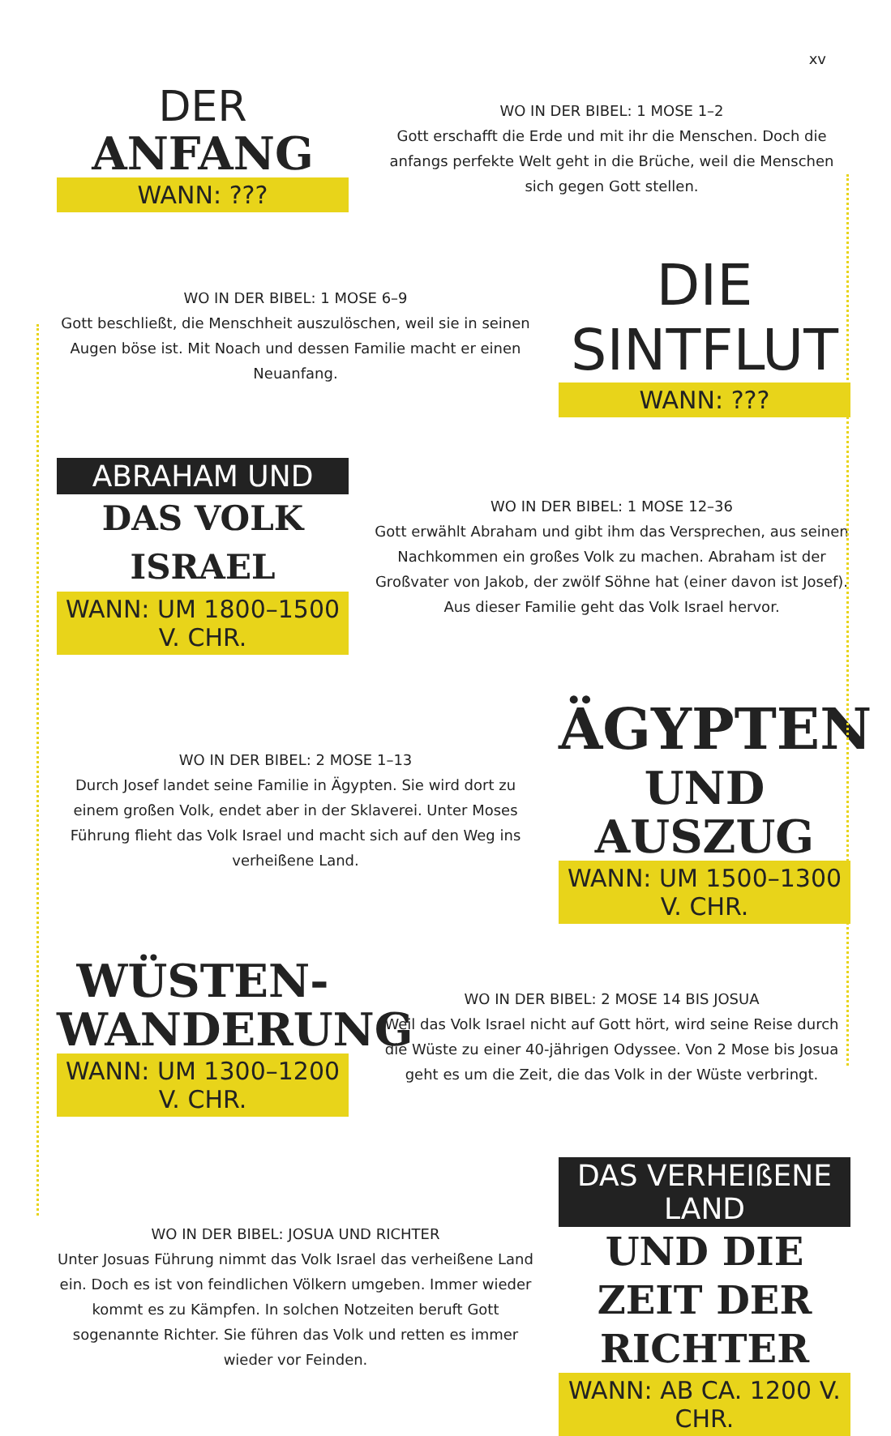xv
DER
ANFANG
WANN: ???
WO IN DER BIBEL: 1 MOSE 1–2
Gott erschafft die Erde und mit ihr die Menschen. Doch die anfangs perfekte Welt geht in die Brüche, weil die Menschen sich gegen Gott stellen.
WO IN DER BIBEL: 1 MOSE 6–9
Gott beschließt, die Menschheit auszulöschen, weil sie in seinen Augen böse ist. Mit Noach und dessen Familie macht er einen Neuanfang.
DIE SINTFLUT
WANN: ???
ABRAHAM UND
DAS VOLK ISRAEL
WANN: UM 1800–1500 V. CHR.
WO IN DER BIBEL: 1 MOSE 12–36
Gott erwählt Abraham und gibt ihm das Versprechen, aus seinen Nachkommen ein großes Volk zu machen. Abraham ist der Großvater von Jakob, der zwölf Söhne hat (einer davon ist Josef). Aus dieser Familie geht das Volk Israel hervor.
WO IN DER BIBEL: 2 MOSE 1–13
Durch Josef landet seine Familie in Ägypten. Sie wird dort zu einem großen Volk, endet aber in der Sklaverei. Unter Moses Führung flieht das Volk Israel und macht sich auf den Weg ins verheißene Land.
ÄGYPTEN
UND AUSZUG
WANN: UM 1500–1300 V. CHR.
WÜSTEN-
WANDERUNG
WANN: UM 1300–1200 V. CHR.
WO IN DER BIBEL: 2 MOSE 14 BIS JOSUA
Weil das Volk Israel nicht auf Gott hört, wird seine Reise durch die Wüste zu einer 40-jährigen Odyssee. Von 2 Mose bis Josua geht es um die Zeit, die das Volk in der Wüste verbringt.
WO IN DER BIBEL: JOSUA UND RICHTER
Unter Josuas Führung nimmt das Volk Israel das verheißene Land ein. Doch es ist von feindlichen Völkern umgeben. Immer wieder kommt es zu Kämpfen. In solchen Notzeiten beruft Gott sogenannte Richter. Sie führen das Volk und retten es immer wieder vor Feinden.
DAS VERHEIßENE LAND
UND DIE ZEIT DER RICHTER
WANN: AB CA. 1200 V. CHR.